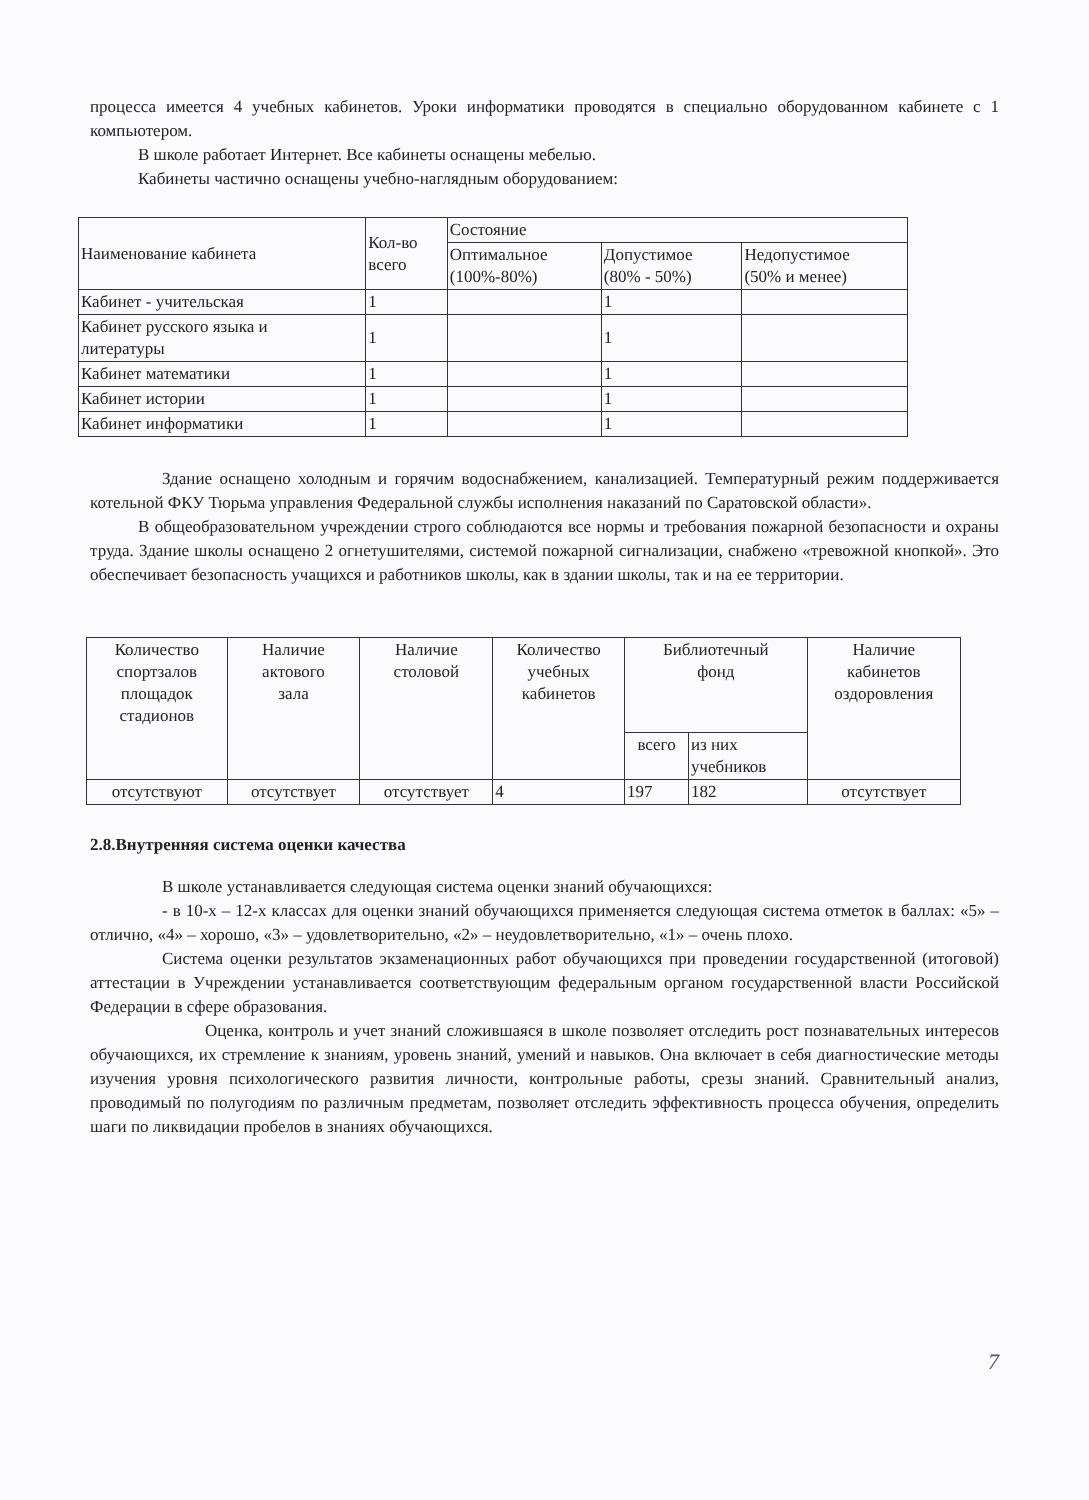процесса имеется 4 учебных кабинетов. Уроки информатики проводятся в специально оборудованном кабинете с 1 компьютером.
В школе работает Интернет. Все кабинеты оснащены мебелью.
Кабинеты частично оснащены учебно-наглядным оборудованием:
| Наименование кабинета | Кол-во всего | Состояние | | |
| --- | --- | --- | --- | --- |
| | | Оптимальное (100%-80%) | Допустимое (80% - 50%) | Недопустимое (50% и менее) |
| Кабинет - учительская | 1 | | 1 | |
| Кабинет русского языка и литературы | 1 | | 1 | |
| Кабинет математики | 1 | | 1 | |
| Кабинет истории | 1 | | 1 | |
| Кабинет информатики | 1 | | 1 | |
Здание оснащено холодным и горячим водоснабжением, канализацией. Температурный режим поддерживается котельной ФКУ Тюрьма управления Федеральной службы исполнения наказаний по Саратовской области».
В общеобразовательном учреждении строго соблюдаются все нормы и требования пожарной безопасности и охраны труда. Здание школы оснащено 2 огнетушителями, системой пожарной сигнализации, снабжено «тревожной кнопкой». Это обеспечивает безопасность учащихся и работников школы, как в здании школы, так и на ее территории.
| Количество спортзалов площадок стадионов | Наличие актового зала | Наличие столовой | Количество учебных кабинетов | Библиотечный фонд | | Наличие кабинетов оздоровления |
| --- | --- | --- | --- | --- | --- | --- |
| | | | | всего | из них учебников | |
| отсутствуют | отсутствует | отсутствует | 4 | 197 | 182 | отсутствует |
2.8.Внутренняя система оценки качества
В школе устанавливается следующая система оценки знаний обучающихся:
- в 10-х – 12-х классах для оценки знаний обучающихся применяется следующая система отметок в баллах: «5» – отлично, «4» – хорошо, «3» – удовлетворительно, «2» – неудовлетворительно, «1» – очень плохо.
Система оценки результатов экзаменационных работ обучающихся при проведении государственной (итоговой) аттестации в Учреждении устанавливается соответствующим федеральным органом государственной власти Российской Федерации в сфере образования.
Оценка, контроль и учет знаний сложившаяся в школе позволяет отследить рост познавательных интересов обучающихся, их стремление к знаниям, уровень знаний, умений и навыков. Она включает в себя диагностические методы изучения уровня психологического развития личности, контрольные работы, срезы знаний. Сравнительный анализ, проводимый по полугодиям по различным предметам, позволяет отследить эффективность процесса обучения, определить шаги по ликвидации пробелов в знаниях обучающихся.
7